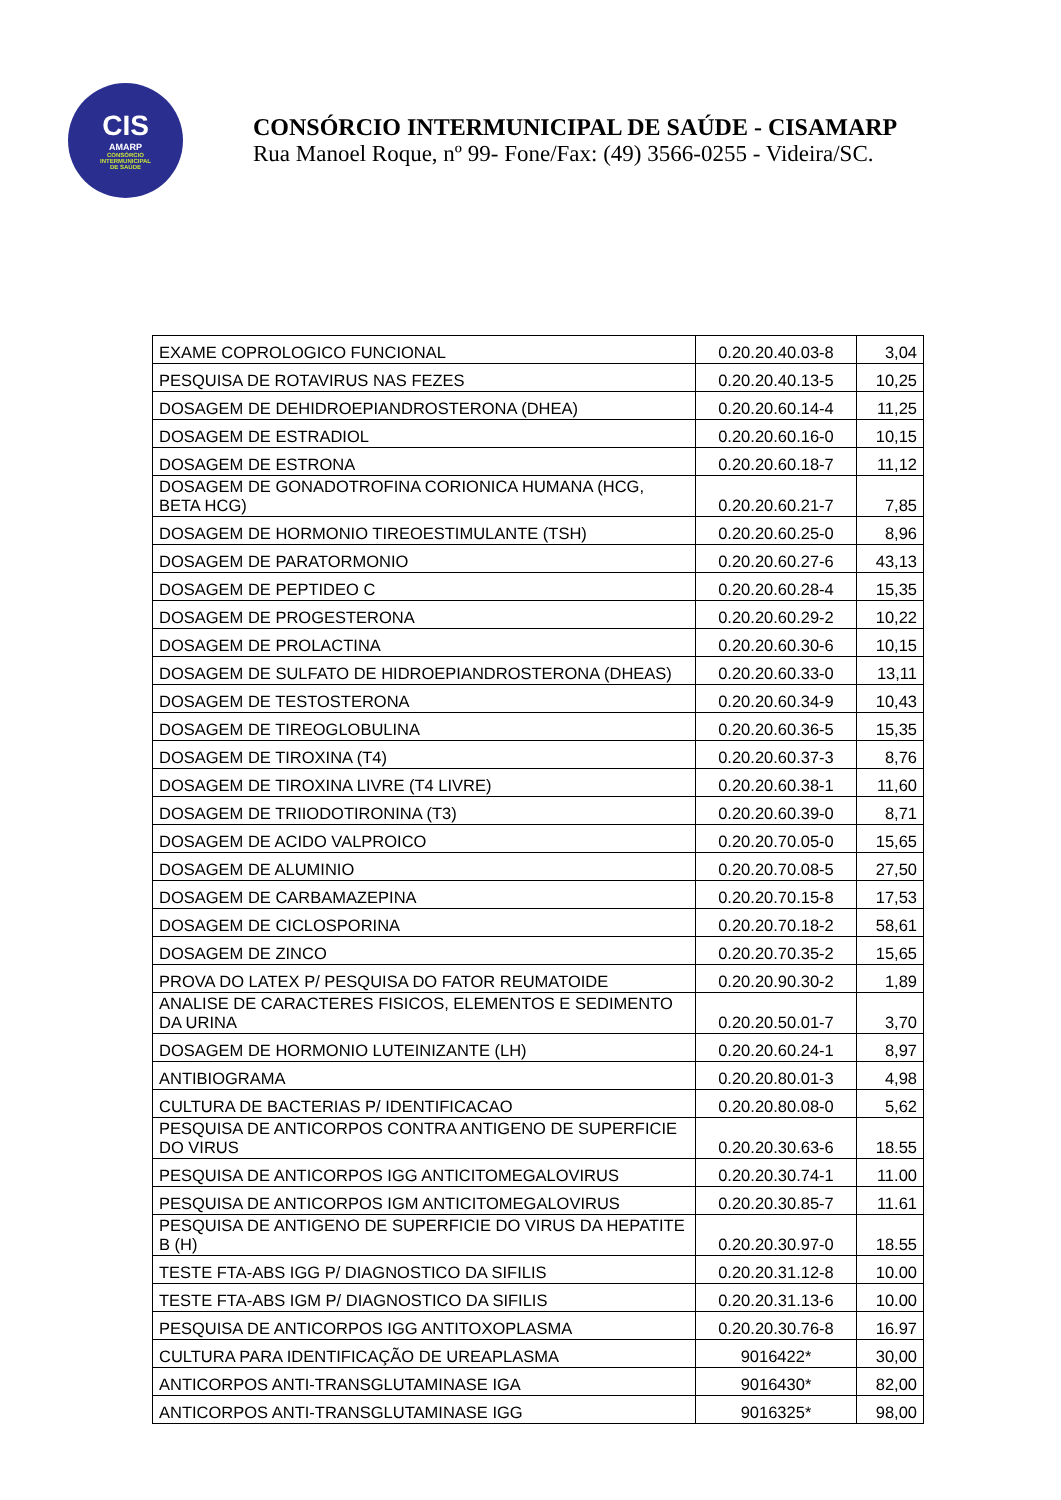CIS
AMARP
CONSÓRCIO
INTERMUNICIPAL
DE SAÚDE
CONSÓRCIO INTERMUNICIPAL DE SAÚDE - CISAMARP
Rua Manoel Roque, nº 99- Fone/Fax: (49) 3566-0255 - Videira/SC.
| EXAME COPROLOGICO FUNCIONAL | 0.20.20.40.03-8 | 3,04 |
| PESQUISA DE ROTAVIRUS NAS FEZES | 0.20.20.40.13-5 | 10,25 |
| DOSAGEM DE DEHIDROEPIANDROSTERONA (DHEA) | 0.20.20.60.14-4 | 11,25 |
| DOSAGEM DE ESTRADIOL | 0.20.20.60.16-0 | 10,15 |
| DOSAGEM DE ESTRONA | 0.20.20.60.18-7 | 11,12 |
| DOSAGEM DE GONADOTROFINA CORIONICA HUMANA (HCG, BETA HCG) | 0.20.20.60.21-7 | 7,85 |
| DOSAGEM DE HORMONIO TIREOESTIMULANTE (TSH) | 0.20.20.60.25-0 | 8,96 |
| DOSAGEM DE PARATORMONIO | 0.20.20.60.27-6 | 43,13 |
| DOSAGEM DE PEPTIDEO C | 0.20.20.60.28-4 | 15,35 |
| DOSAGEM DE PROGESTERONA | 0.20.20.60.29-2 | 10,22 |
| DOSAGEM DE PROLACTINA | 0.20.20.60.30-6 | 10,15 |
| DOSAGEM DE SULFATO DE HIDROEPIANDROSTERONA (DHEAS) | 0.20.20.60.33-0 | 13,11 |
| DOSAGEM DE TESTOSTERONA | 0.20.20.60.34-9 | 10,43 |
| DOSAGEM DE TIREOGLOBULINA | 0.20.20.60.36-5 | 15,35 |
| DOSAGEM DE TIROXINA (T4) | 0.20.20.60.37-3 | 8,76 |
| DOSAGEM DE TIROXINA LIVRE (T4 LIVRE) | 0.20.20.60.38-1 | 11,60 |
| DOSAGEM DE TRIIODOTIRONINA (T3) | 0.20.20.60.39-0 | 8,71 |
| DOSAGEM DE ACIDO VALPROICO | 0.20.20.70.05-0 | 15,65 |
| DOSAGEM DE ALUMINIO | 0.20.20.70.08-5 | 27,50 |
| DOSAGEM DE CARBAMAZEPINA | 0.20.20.70.15-8 | 17,53 |
| DOSAGEM DE CICLOSPORINA | 0.20.20.70.18-2 | 58,61 |
| DOSAGEM DE ZINCO | 0.20.20.70.35-2 | 15,65 |
| PROVA DO LATEX P/ PESQUISA DO FATOR REUMATOIDE | 0.20.20.90.30-2 | 1,89 |
| ANALISE DE CARACTERES FISICOS, ELEMENTOS E SEDIMENTO DA URINA | 0.20.20.50.01-7 | 3,70 |
| DOSAGEM DE HORMONIO LUTEINIZANTE (LH) | 0.20.20.60.24-1 | 8,97 |
| ANTIBIOGRAMA | 0.20.20.80.01-3 | 4,98 |
| CULTURA DE BACTERIAS P/ IDENTIFICACAO | 0.20.20.80.08-0 | 5,62 |
| PESQUISA DE ANTICORPOS CONTRA ANTIGENO DE SUPERFICIE DO VIRUS | 0.20.20.30.63-6 | 18.55 |
| PESQUISA DE ANTICORPOS IGG ANTICITOMEGALOVIRUS | 0.20.20.30.74-1 | 11.00 |
| PESQUISA DE ANTICORPOS IGM ANTICITOMEGALOVIRUS | 0.20.20.30.85-7 | 11.61 |
| PESQUISA DE ANTIGENO DE SUPERFICIE DO VIRUS DA HEPATITE B (H) | 0.20.20.30.97-0 | 18.55 |
| TESTE FTA-ABS IGG P/ DIAGNOSTICO DA SIFILIS | 0.20.20.31.12-8 | 10.00 |
| TESTE FTA-ABS IGM P/ DIAGNOSTICO DA SIFILIS | 0.20.20.31.13-6 | 10.00 |
| PESQUISA DE ANTICORPOS IGG ANTITOXOPLASMA | 0.20.20.30.76-8 | 16.97 |
| CULTURA PARA IDENTIFICAÇÃO DE UREAPLASMA | 9016422* | 30,00 |
| ANTICORPOS ANTI-TRANSGLUTAMINASE IGA | 9016430* | 82,00 |
| ANTICORPOS ANTI-TRANSGLUTAMINASE IGG | 9016325* | 98,00 |